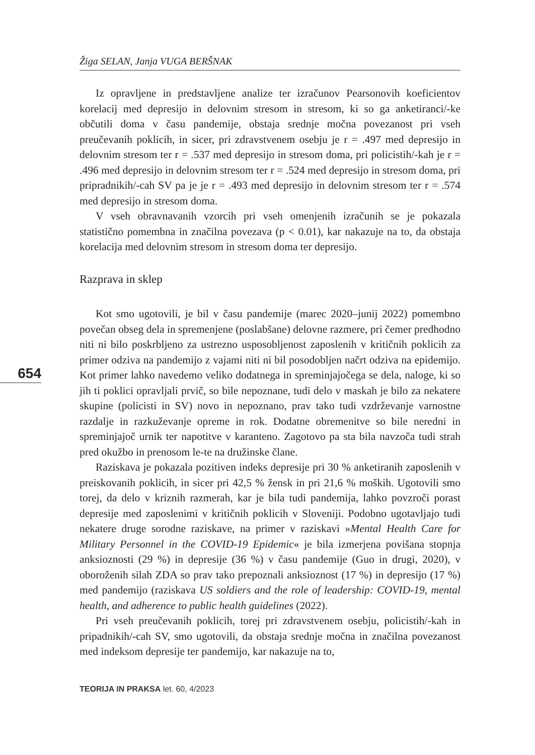Žiga SELAN, Janja VUGA BERŠNAK
654
Iz opravljene in predstavljene analize ter izračunov Pearsonovih koeficientov korelacij med depresijo in delovnim stresom in stresom, ki so ga anketiranci/-ke občutili doma v času pandemije, obstaja srednje močna povezanost pri vseh preučevanih poklicih, in sicer, pri zdravstvenem osebju je r = .497 med depresijo in delovnim stresom ter r = .537 med depresijo in stresom doma, pri policistih/-kah je r = .496 med depresijo in delovnim stresom ter r = .524 med depresijo in stresom doma, pri pripradnikih/-cah SV pa je je r = .493 med depresijo in delovnim stresom ter r = .574 med depresijo in stresom doma.
V vseh obravnavanih vzorcih pri vseh omenjenih izračunih se je pokazala statistično pomembna in značilna povezava (p < 0.01), kar nakazuje na to, da obstaja korelacija med delovnim stresom in stresom doma ter depresijo.
Razprava in sklep
Kot smo ugotovili, je bil v času pandemije (marec 2020–junij 2022) pomembno povečan obseg dela in spremenjene (poslabšane) delovne razmere, pri čemer predhodno niti ni bilo poskrbljeno za ustrezno usposobljenost zaposlenih v kritičnih poklicih za primer odziva na pandemijo z vajami niti ni bil posodobljen načrt odziva na epidemijo. Kot primer lahko navedemo veliko dodatnega in spreminjajočega se dela, naloge, ki so jih ti poklici opravljali prvič, so bile nepoznane, tudi delo v maskah je bilo za nekatere skupine (policisti in SV) novo in nepoznano, prav tako tudi vzdrževanje varnostne razdalje in razkuževanje opreme in rok. Dodatne obremenitve so bile neredni in spreminjajoč urnik ter napotitve v karanteno. Zagotovo pa sta bila navzoča tudi strah pred okužbo in prenosom le-te na družinske člane.
Raziskava je pokazala pozitiven indeks depresije pri 30 % anketiranih zaposlenih v preiskovanih poklicih, in sicer pri 42,5 % žensk in pri 21,6 % moških. Ugotovili smo torej, da delo v kriznih razmerah, kar je bila tudi pandemija, lahko povzroči porast depresije med zaposlenimi v kritičnih poklicih v Sloveniji. Podobno ugotavljajo tudi nekatere druge sorodne raziskave, na primer v raziskavi »Mental Health Care for Military Personnel in the COVID-19 Epidemic« je bila izmerjena povišana stopnja anksioznosti (29 %) in depresije (36 %) v času pandemije (Guo in drugi, 2020), v oboroženih silah ZDA so prav tako prepoznali anksioznost (17 %) in depresijo (17 %) med pandemijo (raziskava US soldiers and the role of leadership: COVID-19, mental health, and adherence to public health guidelines (2022).
Pri vseh preučevanih poklicih, torej pri zdravstvenem osebju, policistih/-kah in pripadnikih/-cah SV, smo ugotovili, da obstaja srednje močna in značilna povezanost med indeksom depresije ter pandemijo, kar nakazuje na to,
TEORIJA IN PRAKSA let. 60, 4/2023